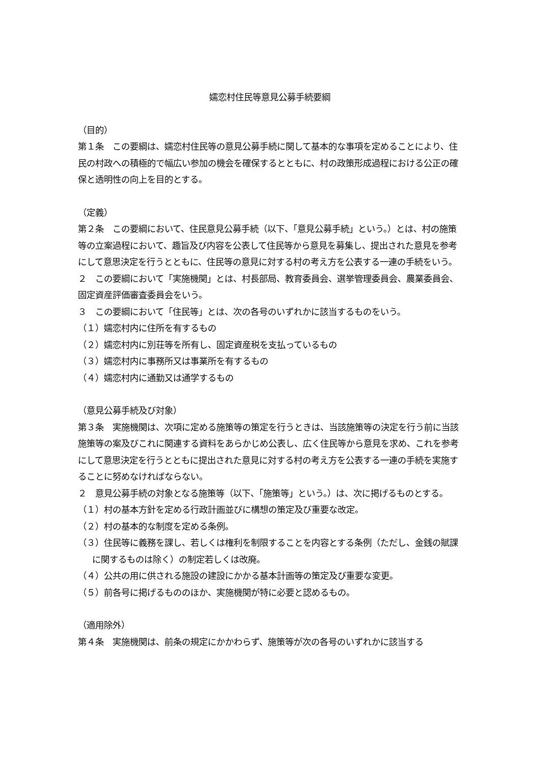嬬恋村住民等意見公募手続要綱
（目的）
第１条　この要綱は、嬬恋村住民等の意見公募手続に関して基本的な事項を定めることにより、住民の村政への積極的で幅広い参加の機会を確保するとともに、村の政策形成過程における公正の確保と透明性の向上を目的とする。
（定義）
第２条　この要綱において、住民意見公募手続（以下、「意見公募手続」という。）とは、村の施策等の立案過程において、趣旨及び内容を公表して住民等から意見を募集し、提出された意見を参考にして意思決定を行うとともに、住民等の意見に対する村の考え方を公表する一連の手続をいう。
２　この要綱において「実施機関」とは、村長部局、教育委員会、選挙管理委員会、農業委員会、固定資産評価審査委員会をいう。
３　この要綱において「住民等」とは、次の各号のいずれかに該当するものをいう。
（１）嬬恋村内に住所を有するもの
（２）嬬恋村内に別荘等を所有し、固定資産税を支払っているもの
（３）嬬恋村内に事務所又は事業所を有するもの
（４）嬬恋村内に通勤又は通学するもの
（意見公募手続及び対象）
第３条　実施機関は、次項に定める施策等の策定を行うときは、当該施策等の決定を行う前に当該施策等の案及びこれに関連する資料をあらかじめ公表し、広く住民等から意見を求め、これを参考にして意思決定を行うとともに提出された意見に対する村の考え方を公表する一連の手続を実施することに努めなければならない。
２　意見公募手続の対象となる施策等（以下、「施策等」という。）は、次に掲げるものとする。
（１）村の基本方針を定める行政計画並びに構想の策定及び重要な改定。
（２）村の基本的な制度を定める条例。
（３）住民等に義務を課し、若しくは権利を制限することを内容とする条例（ただし、金銭の賦課に関するものは除く）の制定若しくは改廃。
（４）公共の用に供される施設の建設にかかる基本計画等の策定及び重要な変更。
（５）前各号に掲げるもののほか、実施機関が特に必要と認めるもの。
（適用除外）
第４条　実施機関は、前条の規定にかかわらず、施策等が次の各号のいずれかに該当する